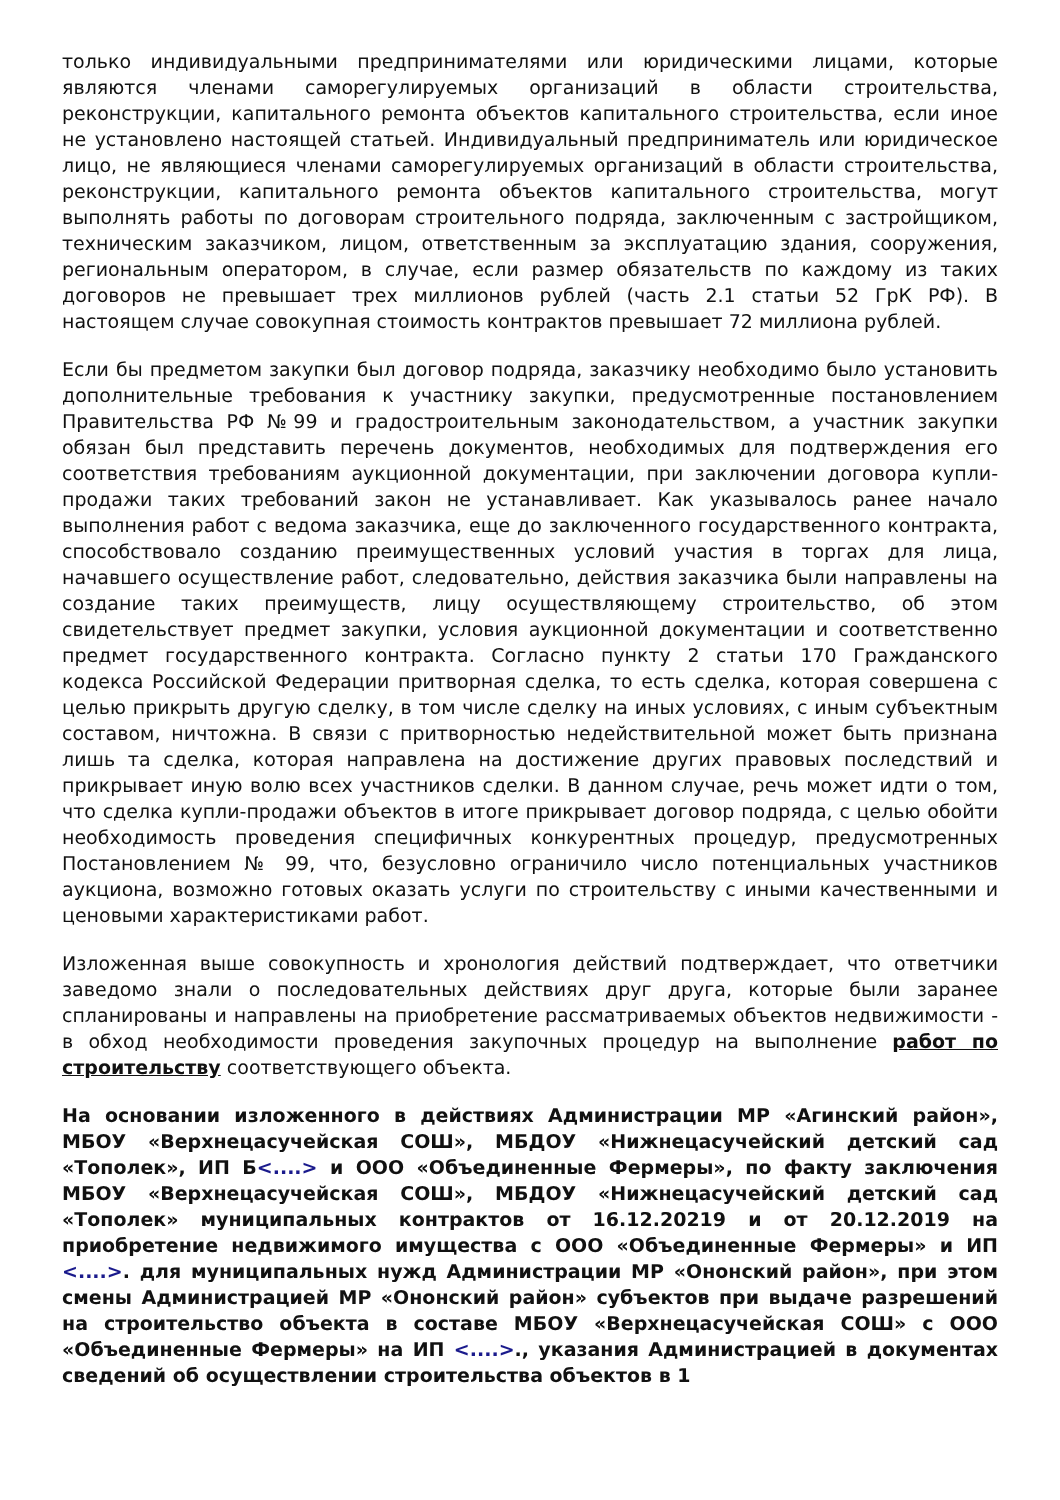только индивидуальными предпринимателями или юридическими лицами, которые являются членами саморегулируемых организаций в области строительства, реконструкции, капитального ремонта объектов капитального строительства, если иное не установлено настоящей статьей. Индивидуальный предприниматель или юридическое лицо, не являющиеся членами саморегулируемых организаций в области строительства, реконструкции, капитального ремонта объектов капитального строительства, могут выполнять работы по договорам строительного подряда, заключенным с застройщиком, техническим заказчиком, лицом, ответственным за эксплуатацию здания, сооружения, региональным оператором, в случае, если размер обязательств по каждому из таких договоров не превышает трех миллионов рублей (часть 2.1 статьи 52 ГрК РФ). В настоящем случае совокупная стоимость контрактов превышает 72 миллиона рублей.
Если бы предметом закупки был договор подряда, заказчику необходимо было установить дополнительные требования к участнику закупки, предусмотренные постановлением Правительства РФ №99 и градостроительным законодательством, а участник закупки обязан был представить перечень документов, необходимых для подтверждения его соответствия требованиям аукционной документации, при заключении договора купли-продажи таких требований закон не устанавливает. Как указывалось ранее начало выполнения работ с ведома заказчика, еще до заключенного государственного контракта, способствовало созданию преимущественных условий участия в торгах для лица, начавшего осуществление работ, следовательно, действия заказчика были направлены на создание таких преимуществ, лицу осуществляющему строительство, об этом свидетельствует предмет закупки, условия аукционной документации и соответственно предмет государственного контракта. Согласно пункту 2 статьи 170 Гражданского кодекса Российской Федерации притворная сделка, то есть сделка, которая совершена с целью прикрыть другую сделку, в том числе сделку на иных условиях, с иным субъектным составом, ничтожна. В связи с притворностью недействительной может быть признана лишь та сделка, которая направлена на достижение других правовых последствий и прикрывает иную волю всех участников сделки. В данном случае, речь может идти о том, что сделка купли-продажи объектов в итоге прикрывает договор подряда, с целью обойти необходимость проведения специфичных конкурентных процедур, предусмотренных Постановлением № 99, что, безусловно ограничило число потенциальных участников аукциона, возможно готовых оказать услуги по строительству с иными качественными и ценовыми характеристиками работ.
Изложенная выше совокупность и хронология действий подтверждает, что ответчики заведомо знали о последовательных действиях друг друга, которые были заранее спланированы и направлены на приобретение рассматриваемых объектов недвижимости - в обход необходимости проведения закупочных процедур на выполнение работ по строительству соответствующего объекта.
На основании изложенного в действиях Администрации МР «Агинский район», МБОУ «Верхнецасучейская СОШ», МБДОУ «Нижнецасучейский детский сад «Тополек», ИП Б<....> и ООО «Объединенные Фермеры», по факту заключения МБОУ «Верхнецасучейская СОШ», МБДОУ «Нижнецасучейский детский сад «Тополек» муниципальных контрактов от 16.12.20219 и от 20.12.2019 на приобретение недвижимого имущества с ООО «Объединенные Фермеры» и ИП <....>. для муниципальных нужд Администрации МР «Ононский район», при этом смены Администрацией МР «Ононский район» субъектов при выдаче разрешений на строительство объекта в составе МБОУ «Верхнецасучейская СОШ» с ООО «Объединенные Фермеры» на ИП <....>., указания Администрацией в документах сведений об осуществлении строительства объектов в 1